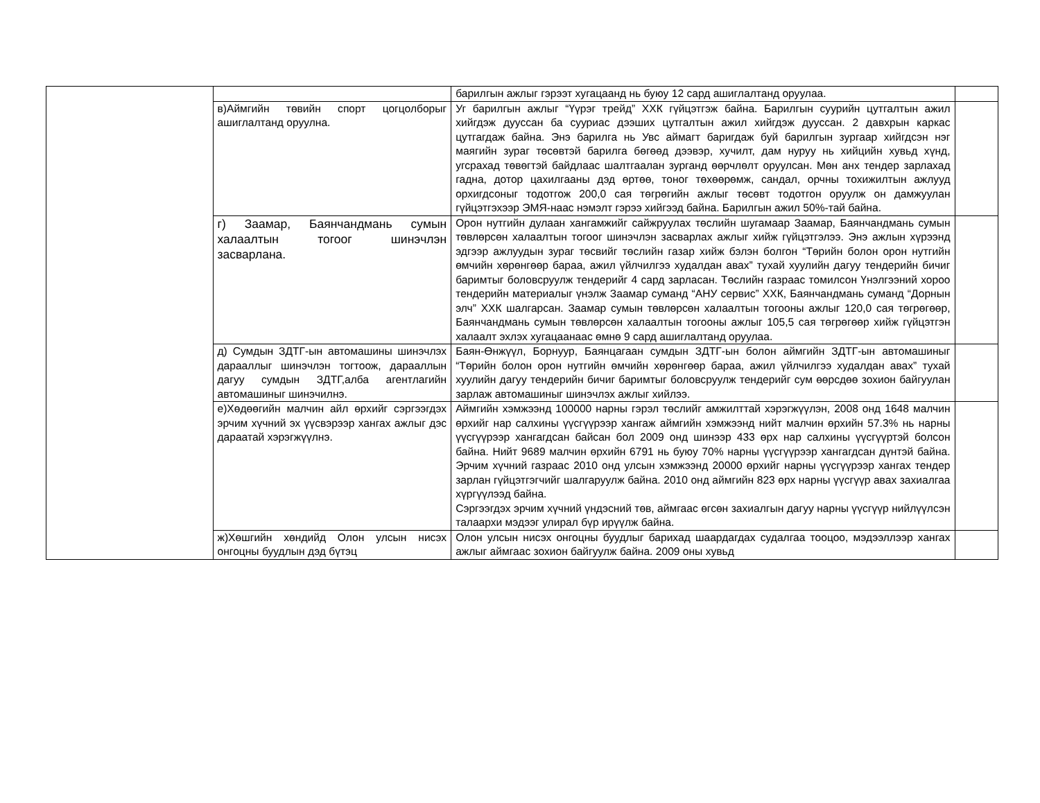| | | барилгын ажлыг гэрээт хугацаанд нь буюу 12 сард ашиглалтанд оруулаа. | |
| | в)Аймгийн төвийн спорт цогцолборыг ашиглалтанд оруулна. | Уг барилгын ажлыг “Үүрэг трейд” ХХК гүйцэтгэж байна. Барилгын суурийн цутгалтын ажил хийгдэж дууссан ба сууриас дээших цутгалтын ажил хийгдэж дууссан. 2 давхрын каркас цутгагдаж байна. Энэ барилга нь Увс аймагт баригдаж буй барилгын зургаар хийгдсэн нэг маягийн зураг төсөвтэй барилга бөгөөд дээвэр, хучилт, дам нуруу нь хийцийн хувьд хүнд, угсрахад төвөгтэй байдлаас шалтгаалан зурганд өөрчлөлт оруулсан. Мөн анх тендер зарлахад гадна, дотор цахилгааны дэд өртөө, тоног төхөөрөмж, сандал, орчны тохижилтын ажлууд орхигдсоныг тодотгож 200,0 сая төгрөгийн ажлыг төсөвт тодотгон оруулж он дамжуулан гүйцэтгэхээр ЭМЯ-наас нэмэлт гэрээ хийгээд байна. Барилгын ажил 50%-тай байна. | |
| | г) Заамар, Баянчандмань сумын халаалтын тогоог шинэчлэн засварлана. | Орон нутгийн дулаан хангамжийг сайжруулах төслийн шугамаар Заамар, Баянчандмань сумын төвлөрсөн халаалтын тогоог шинэчлэн засварлах ажлыг хийж гүйцэтгэлээ. Энэ ажлын хүрээнд эдгээр ажлуудын зураг төсвийг төслийн газар хийж бэлэн болгон “Төрийн болон орон нутгийн өмчийн хөрөнгөөр бараа, ажил үйлчилгээ худалдан авах” тухай хуулийн дагуу тендерийн бичиг баримтыг боловсруулж тендерийг 4 сард зарласан. Төслийн газраас томилсон Үнэлгээний хороо тендерийн материалыг үнэлж Заамар суманд “АНУ сервис” ХХК, Баянчандмань суманд “Дорнын элч” ХХК шалгарсан. Заамар сумын төвлөрсөн халаалтын тогооны ажлыг 120,0 сая төгрөгөөр, Баянчандмань сумын төвлөрсөн халаалтын тогооны ажлыг 105,5 сая төгрөгөөр хийж гүйцэтгэн халаалт эхлэх хугацаанаас өмнө 9 сард ашиглалтанд оруулаа. | |
| | д) Сумдын ЗДТГ-ын автомашины шинэчлэх дарааллыг шинэчлэн тогтоож, дарааллын дагуу сумдын ЗДТГ,алба агентлагийн автомашиныг шинэчилнэ. | Баян-Өнжүүл, Борнуур, Баянцагаан сумдын ЗДТГ-ын болон аймгийн ЗДТГ-ын автомашиныг “Төрийн болон орон нутгийн өмчийн хөрөнгөөр бараа, ажил үйлчилгээ худалдан авах” тухай хуулийн дагуу тендерийн бичиг баримтыг боловсруулж тендерийг сум өөрсдөө зохион байгуулан зарлаж автомашиныг шинэчлэх ажлыг хийлээ. | |
| | е)Хөдөөгийн малчин айл өрхийг сэргээгдэх эрчим хүчний эх үүсвэрээр хангах ажлыг дэс дараатай хэрэгжүүлнэ. | Аймгийн хэмжээнд 100000 нарны гэрэл төслийг амжилттай хэрэгжүүлэн, 2008 онд 1648 малчин өрхийг нар салхины үүсгүүрээр хангаж аймгийн хэмжээнд нийт малчин өрхийн 57.3% нь нарны үүсгүүрээр хангагдсан байсан бол 2009 онд шинээр 433 өрх нар салхины үүсгүүртэй болсон байна. Нийт 9689 малчин өрхийн 6791 нь буюу 70% нарны үүсгүүрээр хангагдсан дүнтэй байна. Эрчим хүчний газраас 2010 онд улсын хэмжээнд 20000 өрхийг нарны үүсгүүрээр хангах тендер зарлан гүйцэтгэгчийг шалгаруулж байна. 2010 онд аймгийн 823 өрх нарны үүсгүүр авах захиалгаа хүргүүлээд байна. Сэргээгдэх эрчим хүчний үндэсний төв, аймгаас өгсөн захиалгын дагуу нарны үүсгүүр нийлүүлсэн талаархи мэдээг улирал бүр ирүүлж байна. | |
| | ж)Хөшгийн хөндийд Олон улсын нисэх онгоцны буудлын дэд бүтэц | Олон улсын нисэх онгоцны буудлыг барихад шаардагдах судалгаа тооцоо, мэдээллээр хангах ажлыг аймгаас зохион байгуулж байна. 2009 оны хувьд | |